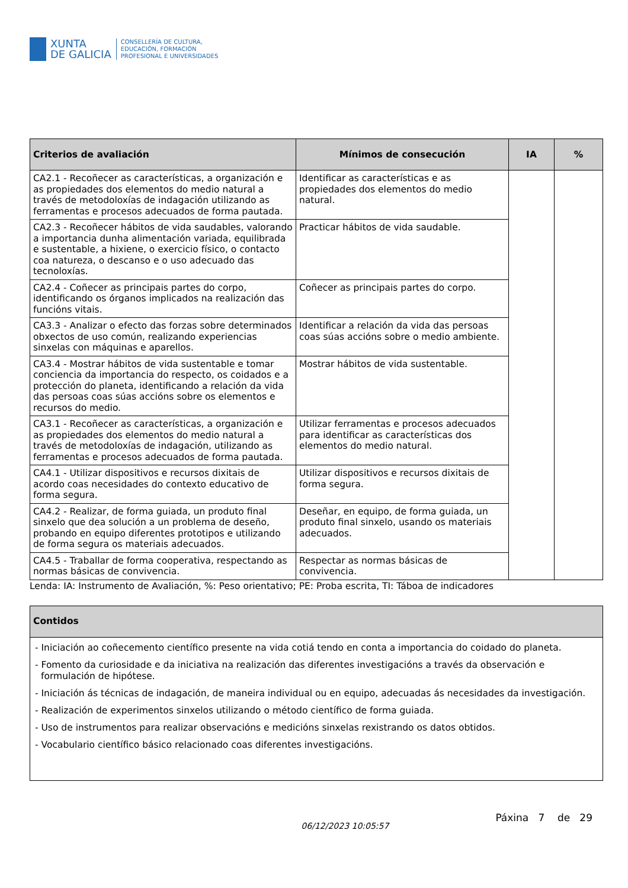XUNTA
DE GALICIA
CONSELLERÍA DE CULTURA,
EDUCACIÓN, FORMACIÓN
PROFESIONAL E UNIVERSIDADES
| Criterios de avaliación | Mínimos de consecución | IA | % |
| --- | --- | --- | --- |
| CA2.1 - Recoñecer as características, a organización e as propiedades dos elementos do medio natural a través de metodoloxías de indagación utilizando as ferramentas e procesos adecuados de forma pautada. | Identificar as características e as propiedades dos elementos do medio natural. | | |
| CA2.3 - Recoñecer hábitos de vida saudables, valorando a importancia dunha alimentación variada, equilibrada e sustentable, a hixiene, o exercicio físico, o contacto coa natureza, o descanso e o uso adecuado das tecnoloxías. | Practicar hábitos de vida saudable. | | |
| CA2.4 - Coñecer as principais partes do corpo, identificando os órganos implicados na realización das funcións vitais. | Coñecer as principais partes do corpo. | | |
| CA3.3 - Analizar o efecto das forzas sobre determinados obxectos de uso común, realizando experiencias sinxelas con máquinas e aparellos. | Identificar a relación da vida das persoas coas súas accións sobre o medio ambiente. | | |
| CA3.4 - Mostrar hábitos de vida sustentable e tomar conciencia da importancia do respecto, os coidados e a protección do planeta, identificando a relación da vida das persoas coas súas accións sobre os elementos e recursos do medio. | Mostrar hábitos de vida sustentable. | | |
| CA3.1 - Recoñecer as características, a organización e as propiedades dos elementos do medio natural a través de metodoloxías de indagación, utilizando as ferramentas e procesos adecuados de forma pautada. | Utilizar ferramentas e procesos adecuados para identificar as características dos elementos do medio natural. | | |
| CA4.1 - Utilizar dispositivos e recursos dixitais de acordo coas necesidades do contexto educativo de forma segura. | Utilizar dispositivos e recursos dixitais de forma segura. | | |
| CA4.2 - Realizar, de forma guiada, un produto final sinxelo que dea solución a un problema de deseño, probando en equipo diferentes prototipos e utilizando de forma segura os materiais adecuados. | Deseñar, en equipo, de forma guiada, un produto final sinxelo, usando os materiais adecuados. | | |
| CA4.5 - Traballar de forma cooperativa, respectando as normas básicas de convivencia. | Respectar as normas básicas de convivencia. | | |
Lenda: IA: Instrumento de Avaliación, %: Peso orientativo; PE: Proba escrita, TI: Táboa de indicadores
| Contidos |
| --- |
| - Iniciación ao coñecemento científico presente na vida cotiá tendo en conta a importancia do coidado do planeta. - Fomento da curiosidade e da iniciativa na realización das diferentes investigacións a través da observación e formulación de hipótese. - Iniciación ás técnicas de indagación, de maneira individual ou en equipo, adecuadas ás necesidades da investigación. - Realización de experimentos sinxelos utilizando o método científico de forma guiada. - Uso de instrumentos para realizar observacións e medicións sinxelas rexistrando os datos obtidos. - Vocabulario científico básico relacionado coas diferentes investigacións. |
06/12/2023 10:05:57 Páxina 7 de 29